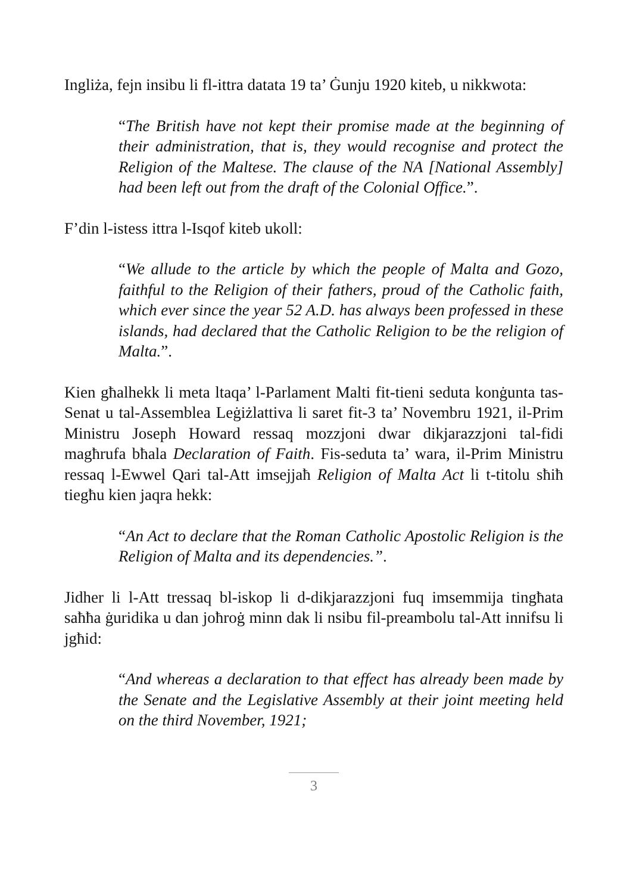Ingliża, fejn insibu li fl-ittra datata 19 ta’ Ġunju 1920 kiteb, u nikkwota:
“The British have not kept their promise made at the beginning of their administration, that is, they would recognise and protect the Religion of the Maltese. The clause of the NA [National Assembly] had been left out from the draft of the Colonial Office.”.
F’din l-istess ittra l-Isqof kiteb ukoll:
“We allude to the article by which the people of Malta and Gozo, faithful to the Religion of their fathers, proud of the Catholic faith, which ever since the year 52 A.D. has always been professed in these islands, had declared that the Catholic Religion to be the religion of Malta.”.
Kien għalhekk li meta ltaqa’ l-Parlament Malti fit-tieni seduta konġunta tas-Senat u tal-Assemblea Leġiżlattiva li saret fit-3 ta’ Novembru 1921, il-Prim Ministru Joseph Howard ressaq mozzjoni dwar dikjarazzjoni tal-fidi magħrufa bħala Declaration of Faith. Fis-seduta ta’ wara, il-Prim Ministru ressaq l-Ewwel Qari tal-Att imsejjaħ Religion of Malta Act li t-titolu sħiħ tiegħu kien jaqra hekk:
“An Act to declare that the Roman Catholic Apostolic Religion is the Religion of Malta and its dependencies.”.
Jidher li l-Att tressaq bl-iskop li d-dikjarazzjoni fuq imsemmija tingħata saħħa ġuridika u dan joħroġ minn dak li nsibu fil-preambolu tal-Att innifsu li jgħid:
“And whereas a declaration to that effect has already been made by the Senate and the Legislative Assembly at their joint meeting held on the third November, 1921;
3